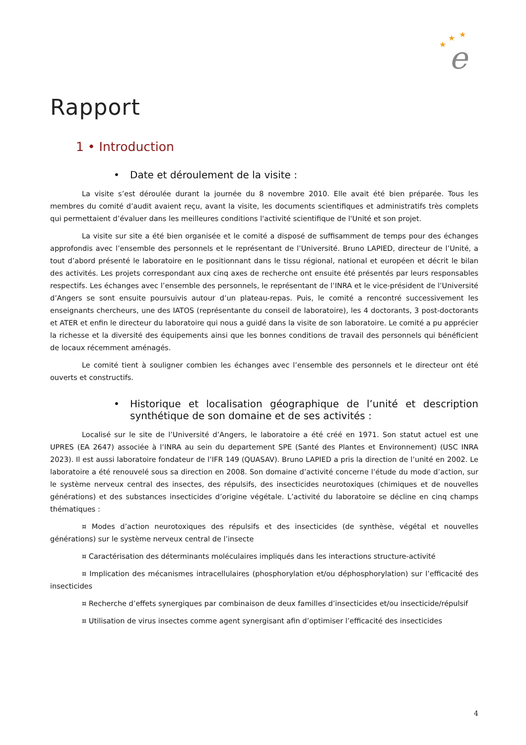★
★
★
e
Rapport
1 • Introduction
• Date et déroulement de la visite :
La visite s’est déroulée durant la journée du 8 novembre 2010. Elle avait été bien préparée. Tous les membres du comité d’audit avaient reçu, avant la visite, les documents scientifiques et administratifs très complets qui permettaient d’évaluer dans les meilleures conditions l'activité scientifique de l'Unité et son projet.
La visite sur site a été bien organisée et le comité a disposé de suffisamment de temps pour des échanges approfondis avec l’ensemble des personnels et le représentant de l’Université. Bruno LAPIED, directeur de l’Unité, a tout d’abord présenté le laboratoire en le positionnant dans le tissu régional, national et européen et décrit le bilan des activités. Les projets correspondant aux cinq axes de recherche ont ensuite été présentés par leurs responsables respectifs. Les échanges avec l’ensemble des personnels, le représentant de l’INRA et le vice-président de l’Université d’Angers se sont ensuite poursuivis autour d’un plateau-repas. Puis, le comité a rencontré successivement les enseignants chercheurs, une des IATOS (représentante du conseil de laboratoire), les 4 doctorants, 3 post-doctorants et ATER et enfin le directeur du laboratoire qui nous a guidé dans la visite de son laboratoire. Le comité a pu apprécier la richesse et la diversité des équipements ainsi que les bonnes conditions de travail des personnels qui bénéficient de locaux récemment aménagés.
Le comité tient à souligner combien les échanges avec l’ensemble des personnels et le directeur ont été ouverts et constructifs.
• Historique et localisation géographique de l’unité et description synthétique de son domaine et de ses activités :
Localisé sur le site de l’Université d’Angers, le laboratoire a été créé en 1971. Son statut actuel est une UPRES (EA 2647) associée à l’INRA au sein du departement SPE (Santé des Plantes et Environnement) (USC INRA 2023). Il est aussi laboratoire fondateur de l’IFR 149 (QUASAV). Bruno LAPIED a pris la direction de l’unité en 2002. Le laboratoire a été renouvelé sous sa direction en 2008. Son domaine d’activité concerne l’étude du mode d’action, sur le système nerveux central des insectes, des répulsifs, des insecticides neurotoxiques (chimiques et de nouvelles générations) et des substances insecticides d’origine végétale. L’activité du laboratoire se décline en cinq champs thématiques :
¤ Modes d’action neurotoxiques des répulsifs et des insecticides (de synthèse, végétal et nouvelles générations) sur le système nerveux central de l’insecte
¤ Caractérisation des déterminants moléculaires impliqués dans les interactions structure-activité
¤ Implication des mécanismes intracellulaires (phosphorylation et/ou déphosphorylation) sur l’efficacité des insecticides
¤ Recherche d’effets synergiques par combinaison de deux familles d’insecticides et/ou insecticide/répulsif
¤ Utilisation de virus insectes comme agent synergisant afin d’optimiser l’efficacité des insecticides
4